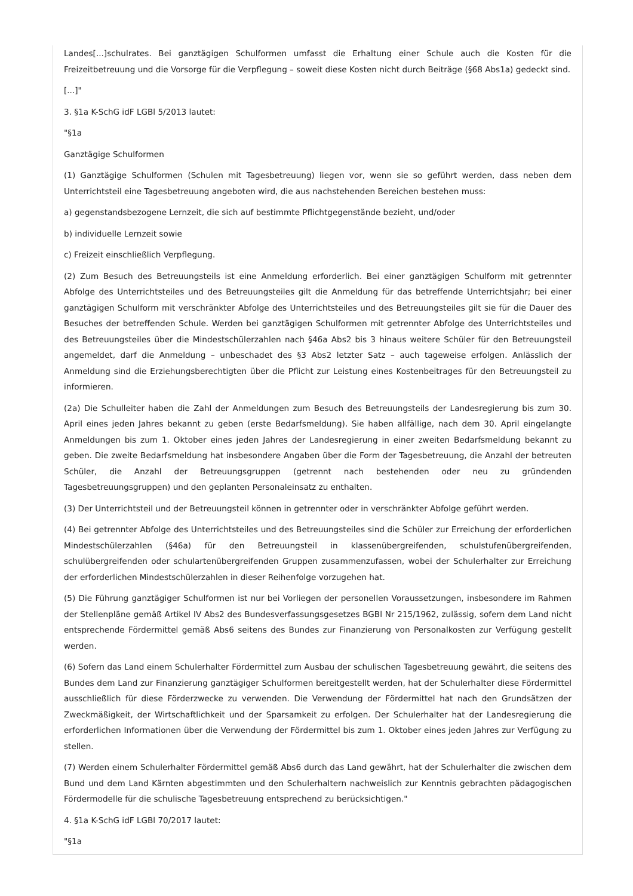Landes[...]schulrates. Bei ganztägigen Schulformen umfasst die Erhaltung einer Schule auch die Kosten für die Freizeitbetreuung und die Vorsorge für die Verpflegung – soweit diese Kosten nicht durch Beiträge (§68 Abs1a) gedeckt sind.
[...]"
3. §1a K-SchG idF LGBl 5/2013 lautet:
"§1a
Ganztägige Schulformen
(1) Ganztägige Schulformen (Schulen mit Tagesbetreuung) liegen vor, wenn sie so geführt werden, dass neben dem Unterrichtsteil eine Tagesbetreuung angeboten wird, die aus nachstehenden Bereichen bestehen muss:
a) gegenstandsbezogene Lernzeit, die sich auf bestimmte Pflichtgegenstände bezieht, und/oder
b) individuelle Lernzeit sowie
c) Freizeit einschließlich Verpflegung.
(2) Zum Besuch des Betreuungsteils ist eine Anmeldung erforderlich. Bei einer ganztägigen Schulform mit getrennter Abfolge des Unterrichtsteiles und des Betreuungsteiles gilt die Anmeldung für das betreffende Unterrichtsjahr; bei einer ganztägigen Schulform mit verschränkter Abfolge des Unterrichtsteiles und des Betreuungsteiles gilt sie für die Dauer des Besuches der betreffenden Schule. Werden bei ganztägigen Schulformen mit getrennter Abfolge des Unterrichtsteiles und des Betreuungsteiles über die Mindestschülerzahlen nach §46a Abs2 bis 3 hinaus weitere Schüler für den Betreuungsteil angemeldet, darf die Anmeldung – unbeschadet des §3 Abs2 letzter Satz – auch tageweise erfolgen. Anlässlich der Anmeldung sind die Erziehungsberechtigten über die Pflicht zur Leistung eines Kostenbeitrages für den Betreuungsteil zu informieren.
(2a) Die Schulleiter haben die Zahl der Anmeldungen zum Besuch des Betreuungsteils der Landesregierung bis zum 30. April eines jeden Jahres bekannt zu geben (erste Bedarfsmeldung). Sie haben allfällige, nach dem 30. April eingelangte Anmeldungen bis zum 1. Oktober eines jeden Jahres der Landesregierung in einer zweiten Bedarfsmeldung bekannt zu geben. Die zweite Bedarfsmeldung hat insbesondere Angaben über die Form der Tagesbetreuung, die Anzahl der betreuten Schüler, die Anzahl der Betreuungsgruppen (getrennt nach bestehenden oder neu zu gründenden Tagesbetreuungsgruppen) und den geplanten Personaleinsatz zu enthalten.
(3) Der Unterrichtsteil und der Betreuungsteil können in getrennter oder in verschränkter Abfolge geführt werden.
(4) Bei getrennter Abfolge des Unterrichtsteiles und des Betreuungsteiles sind die Schüler zur Erreichung der erforderlichen Mindestschülerzahlen (§46a) für den Betreuungsteil in klassenübergreifenden, schulstufenübergreifenden, schulübergreifenden oder schulartenübergreifenden Gruppen zusammenzufassen, wobei der Schulerhalter zur Erreichung der erforderlichen Mindestschülerzahlen in dieser Reihenfolge vorzugehen hat.
(5) Die Führung ganztägiger Schulformen ist nur bei Vorliegen der personellen Voraussetzungen, insbesondere im Rahmen der Stellenpläne gemäß Artikel IV Abs2 des Bundesverfassungsgesetzes BGBl Nr 215/1962, zulässig, sofern dem Land nicht entsprechende Fördermittel gemäß Abs6 seitens des Bundes zur Finanzierung von Personalkosten zur Verfügung gestellt werden.
(6) Sofern das Land einem Schulerhalter Fördermittel zum Ausbau der schulischen Tagesbetreuung gewährt, die seitens des Bundes dem Land zur Finanzierung ganztägiger Schulformen bereitgestellt werden, hat der Schulerhalter diese Fördermittel ausschließlich für diese Förderzwecke zu verwenden. Die Verwendung der Fördermittel hat nach den Grundsätzen der Zweckmäßigkeit, der Wirtschaftlichkeit und der Sparsamkeit zu erfolgen. Der Schulerhalter hat der Landesregierung die erforderlichen Informationen über die Verwendung der Fördermittel bis zum 1. Oktober eines jeden Jahres zur Verfügung zu stellen.
(7) Werden einem Schulerhalter Fördermittel gemäß Abs6 durch das Land gewährt, hat der Schulerhalter die zwischen dem Bund und dem Land Kärnten abgestimmten und den Schulerhaltern nachweislich zur Kenntnis gebrachten pädagogischen Fördermodelle für die schulische Tagesbetreuung entsprechend zu berücksichtigen."
4. §1a K-SchG idF LGBl 70/2017 lautet:
"§1a